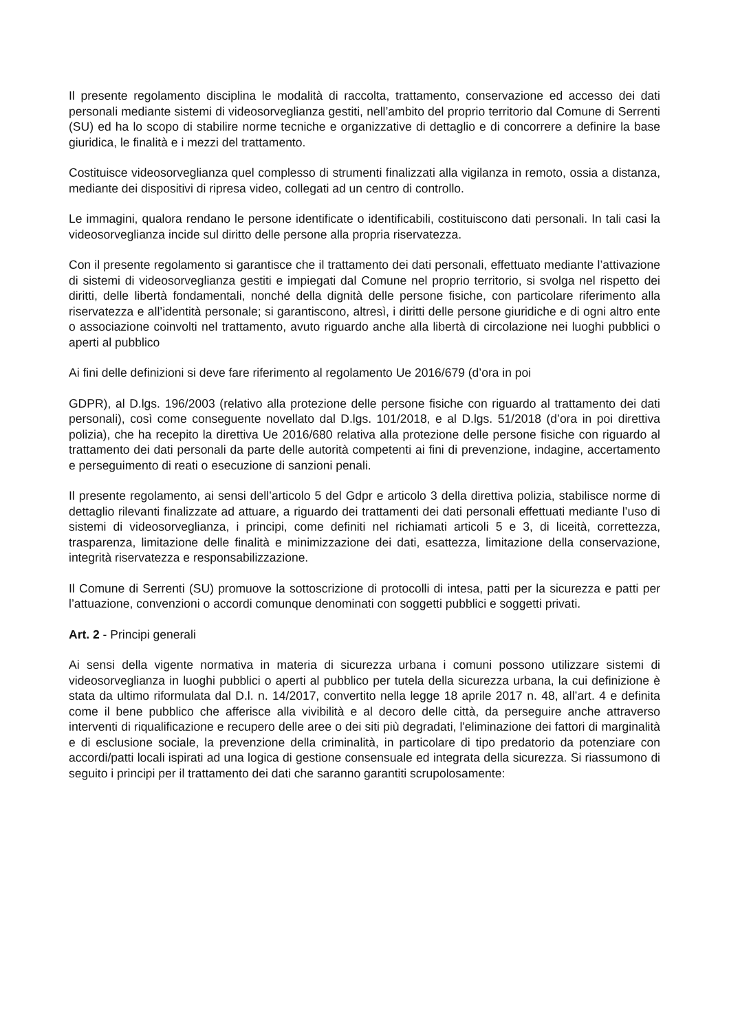Il presente regolamento disciplina le modalità di raccolta, trattamento, conservazione ed accesso dei dati personali mediante sistemi di videosorveglianza gestiti, nell’ambito del proprio territorio dal Comune di Serrenti (SU) ed ha lo scopo di stabilire norme tecniche e organizzative di dettaglio e di concorrere a definire la base giuridica, le finalità e i mezzi del trattamento.
Costituisce videosorveglianza quel complesso di strumenti finalizzati alla vigilanza in remoto, ossia a distanza, mediante dei dispositivi di ripresa video, collegati ad un centro di controllo.
Le immagini, qualora rendano le persone identificate o identificabili, costituiscono dati personali. In tali casi la videosorveglianza incide sul diritto delle persone alla propria riservatezza.
Con il presente regolamento si garantisce che il trattamento dei dati personali, effettuato mediante l’attivazione di sistemi di videosorveglianza gestiti e impiegati dal Comune nel proprio territorio, si svolga nel rispetto dei diritti, delle libertà fondamentali, nonché della dignità delle persone fisiche, con particolare riferimento alla riservatezza e all’identità personale; si garantiscono, altresì, i diritti delle persone giuridiche e di ogni altro ente o associazione coinvolti nel trattamento, avuto riguardo anche alla libertà di circolazione nei luoghi pubblici o aperti al pubblico
Ai fini delle definizioni si deve fare riferimento al regolamento Ue 2016/679 (d’ora in poi
GDPR), al D.lgs. 196/2003 (relativo alla protezione delle persone fisiche con riguardo al trattamento dei dati personali), così come conseguente novellato dal D.lgs. 101/2018, e al D.lgs. 51/2018 (d’ora in poi direttiva polizia), che ha recepito la direttiva Ue 2016/680 relativa alla protezione delle persone fisiche con riguardo al trattamento dei dati personali da parte delle autorità competenti ai fini di prevenzione, indagine, accertamento e perseguimento di reati o esecuzione di sanzioni penali.
Il presente regolamento, ai sensi dell’articolo 5 del Gdpr e articolo 3 della direttiva polizia, stabilisce norme di dettaglio rilevanti finalizzate ad attuare, a riguardo dei trattamenti dei dati personali effettuati mediante l’uso di sistemi di videosorveglianza, i principi, come definiti nel richiamati articoli 5 e 3, di liceità, correttezza, trasparenza, limitazione delle finalità e minimizzazione dei dati, esattezza, limitazione della conservazione, integrità riservatezza e responsabilizzazione.
Il Comune di Serrenti (SU) promuove la sottoscrizione di protocolli di intesa, patti per la sicurezza e patti per l’attuazione, convenzioni o accordi comunque denominati con soggetti pubblici e soggetti privati.
Art. 2 - Principi generali
Ai sensi della vigente normativa in materia di sicurezza urbana i comuni possono utilizzare sistemi di videosorveglianza in luoghi pubblici o aperti al pubblico per tutela della sicurezza urbana, la cui definizione è stata da ultimo riformulata dal D.l. n. 14/2017, convertito nella legge 18 aprile 2017 n. 48, all’art. 4 e definita come il bene pubblico che afferisce alla vivibilità e al decoro delle città, da perseguire anche attraverso interventi di riqualificazione e recupero delle aree o dei siti più degradati, l'eliminazione dei fattori di marginalità e di esclusione sociale, la prevenzione della criminalità, in particolare di tipo predatorio da potenziare con accordi/patti locali ispirati ad una logica di gestione consensuale ed integrata della sicurezza. Si riassumono di seguito i principi per il trattamento dei dati che saranno garantiti scrupolosamente: